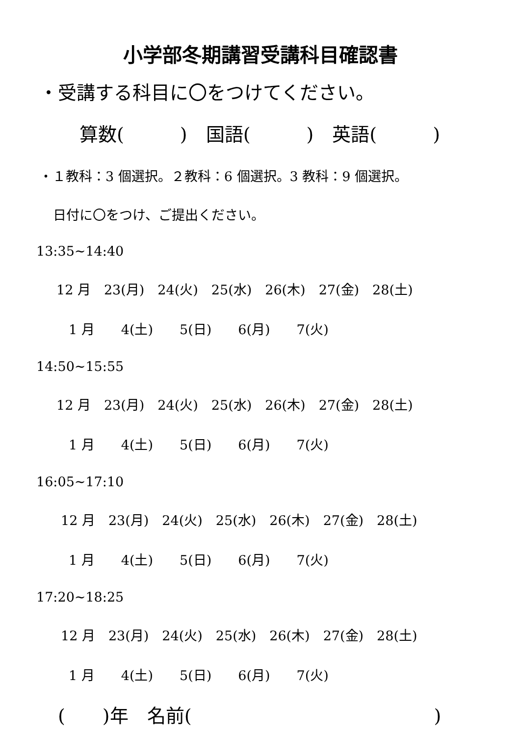小学部冬期講習受講科目確認書
・受講する科目に〇をつけてください。
算数(　　　)　国語(　　　)　英語(　　　)
・１教科：3 個選択。２教科：6 個選択。3 教科：9 個選択。
日付に〇をつけ、ご提出ください。
13:35~14:40
12 月　23(月)　24(火)　25(水)　26(木)　27(金)　28(土)
1 月　　4(土)　　5(日)　　6(月)　　7(火)
14:50~15:55
12 月　23(月)　24(火)　25(水)　26(木)　27(金)　28(土)
1 月　　4(土)　　5(日)　　6(月)　　7(火)
16:05~17:10
12 月　23(月)　24(火)　25(水)　26(木)　27(金)　28(土)
1 月　　4(土)　　5(日)　　6(月)　　7(火)
17:20~18:25
12 月　23(月)　24(火)　25(水)　26(木)　27(金)　28(土)
1 月　　4(土)　　5(日)　　6(月)　　7(火)
(　　)年　名前(　　　　　　　　　　　　　)